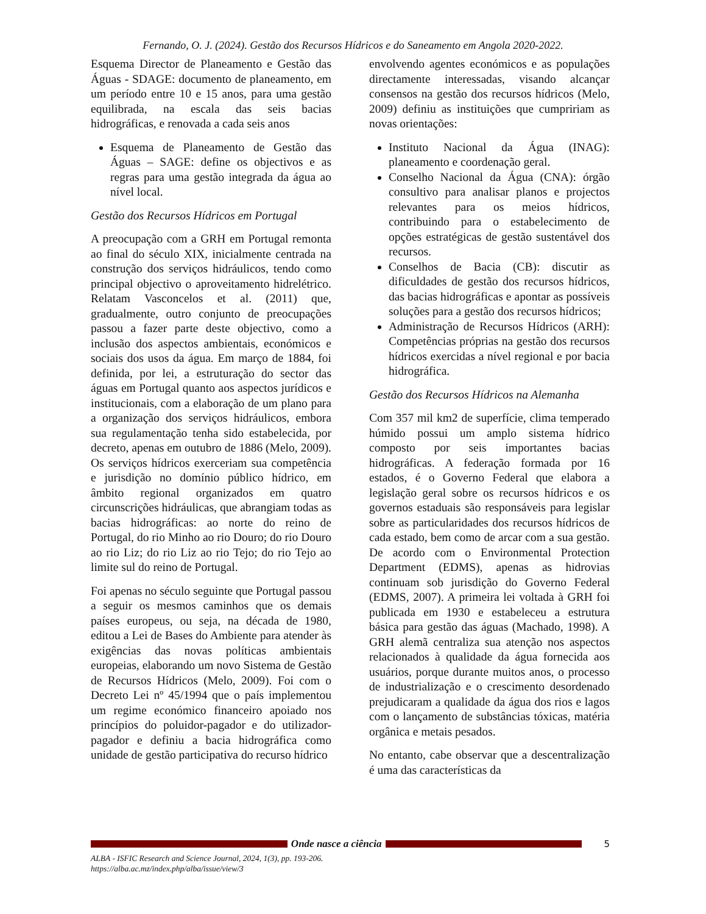Fernando, O. J. (2024). Gestão dos Recursos Hídricos e do Saneamento em Angola 2020-2022.
Esquema Director de Planeamento e Gestão das Águas - SDAGE: documento de planeamento, em um período entre 10 e 15 anos, para uma gestão equilibrada, na escala das seis bacias hidrográficas, e renovada a cada seis anos
Esquema de Planeamento de Gestão das Águas – SAGE: define os objectivos e as regras para uma gestão integrada da água ao nível local.
Gestão dos Recursos Hídricos em Portugal
A preocupação com a GRH em Portugal remonta ao final do século XIX, inicialmente centrada na construção dos serviços hidráulicos, tendo como principal objectivo o aproveitamento hidrelétrico. Relatam Vasconcelos et al. (2011) que, gradualmente, outro conjunto de preocupações passou a fazer parte deste objectivo, como a inclusão dos aspectos ambientais, económicos e sociais dos usos da água. Em março de 1884, foi definida, por lei, a estruturação do sector das águas em Portugal quanto aos aspectos jurídicos e institucionais, com a elaboração de um plano para a organização dos serviços hidráulicos, embora sua regulamentação tenha sido estabelecida, por decreto, apenas em outubro de 1886 (Melo, 2009). Os serviços hídricos exerceriam sua competência e jurisdição no domínio público hídrico, em âmbito regional organizados em quatro circunscrições hidráulicas, que abrangiam todas as bacias hidrográficas: ao norte do reino de Portugal, do rio Minho ao rio Douro; do rio Douro ao rio Liz; do rio Liz ao rio Tejo; do rio Tejo ao limite sul do reino de Portugal.
Foi apenas no século seguinte que Portugal passou a seguir os mesmos caminhos que os demais países europeus, ou seja, na década de 1980, editou a Lei de Bases do Ambiente para atender às exigências das novas políticas ambientais europeias, elaborando um novo Sistema de Gestão de Recursos Hídricos (Melo, 2009). Foi com o Decreto Lei nº 45/1994 que o país implementou um regime económico financeiro apoiado nos princípios do poluidor-pagador e do utilizador-pagador e definiu a bacia hidrográfica como unidade de gestão participativa do recurso hídrico
envolvendo agentes económicos e as populações directamente interessadas, visando alcançar consensos na gestão dos recursos hídricos (Melo, 2009) definiu as instituições que cumpririam as novas orientações:
Instituto Nacional da Água (INAG): planeamento e coordenação geral.
Conselho Nacional da Água (CNA): órgão consultivo para analisar planos e projectos relevantes para os meios hídricos, contribuindo para o estabelecimento de opções estratégicas de gestão sustentável dos recursos.
Conselhos de Bacia (CB): discutir as dificuldades de gestão dos recursos hídricos, das bacias hidrográficas e apontar as possíveis soluções para a gestão dos recursos hídricos;
Administração de Recursos Hídricos (ARH): Competências próprias na gestão dos recursos hídricos exercidas a nível regional e por bacia hidrográfica.
Gestão dos Recursos Hídricos na Alemanha
Com 357 mil km2 de superfície, clima temperado húmido possui um amplo sistema hídrico composto por seis importantes bacias hidrográficas. A federação formada por 16 estados, é o Governo Federal que elabora a legislação geral sobre os recursos hídricos e os governos estaduais são responsáveis para legislar sobre as particularidades dos recursos hídricos de cada estado, bem como de arcar com a sua gestão. De acordo com o Environmental Protection Department (EDMS), apenas as hidrovias continuam sob jurisdição do Governo Federal (EDMS, 2007). A primeira lei voltada à GRH foi publicada em 1930 e estabeleceu a estrutura básica para gestão das águas (Machado, 1998). A GRH alemã centraliza sua atenção nos aspectos relacionados à qualidade da água fornecida aos usuários, porque durante muitos anos, o processo de industrialização e o crescimento desordenado prejudicaram a qualidade da água dos rios e lagos com o lançamento de substâncias tóxicas, matéria orgânica e metais pesados.
No entanto, cabe observar que a descentralização é uma das características da
Onde nasce a ciência 5
ALBA - ISFIC Research and Science Journal, 2024, 1(3), pp. 193-206.
https://alba.ac.mz/index.php/alba/issue/view/3